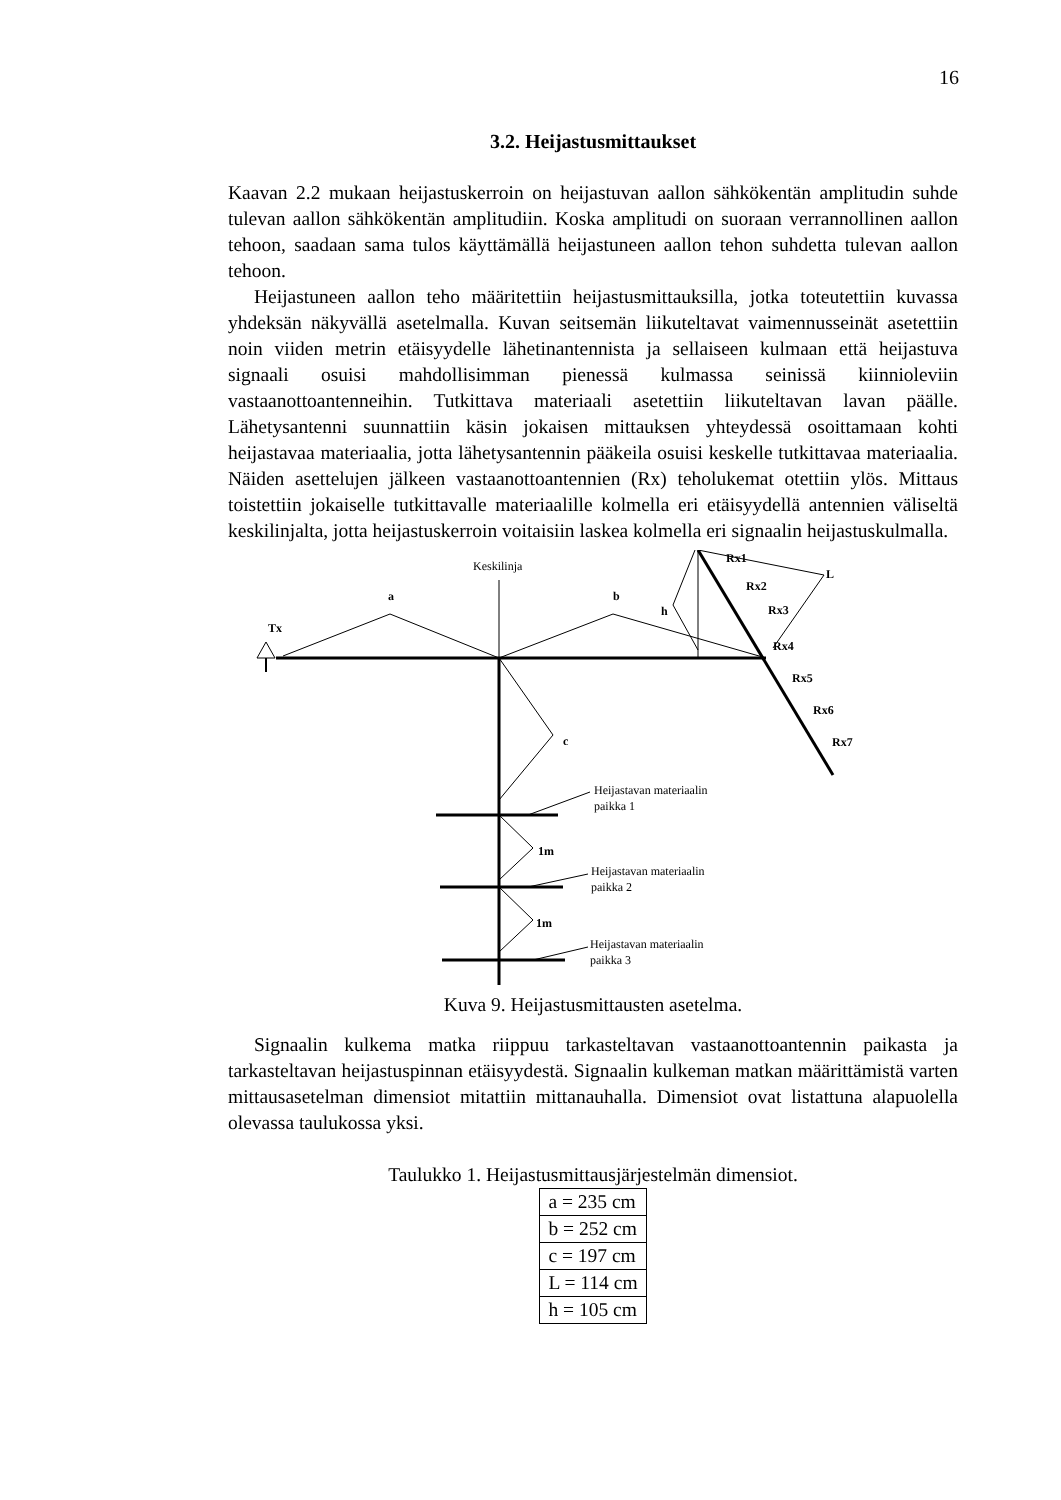16
3.2. Heijastusmittaukset
Kaavan 2.2 mukaan heijastuskerroin on heijastuvan aallon sähkökentän amplitudin suhde tulevan aallon sähkökentän amplitudiin. Koska amplitudi on suoraan verrannollinen aallon tehoon, saadaan sama tulos käyttämällä heijastuneen aallon tehon suhdetta tulevan aallon tehoon.
Heijastuneen aallon teho määritettiin heijastusmittauksilla, jotka toteutettiin kuvassa yhdeksän näkyvällä asetelmalla. Kuvan seitsemän liikuteltavat vaimennusseinät asetettiin noin viiden metrin etäisyydelle lähetinantennista ja sellaiseen kulmaan että heijastuva signaali osuisi mahdollisimman pienessä kulmassa seinissä kiinnioleviin vastaanottoantenneihin. Tutkittava materiaali asetettiin liikuteltavan lavan päälle. Lähetysantenni suunnattiin käsin jokaisen mittauksen yhteydessä osoittamaan kohti heijastavaa materiaalia, jotta lähetysantennin pääkeila osuisi keskelle tutkittavaa materiaalia. Näiden asettelujen jälkeen vastaanottoantennien (Rx) teholukemat otettiin ylös. Mittaus toistettiin jokaiselle tutkittavalle materiaalille kolmella eri etäisyydellä antennien väliseltä keskilinjalta, jotta heijastuskerroin voitaisiin laskea kolmella eri signaalin heijastuskulmalla.
Tx
a
b
h
c
1m
1m
Rx1
Rx2
Rx3
Rx4
Rx5
Rx6
Rx7
L
Keskilinja
Heijastavan materiaalin
paikka 1
Heijastavan materiaalin
paikka 2
Heijastavan materiaalin
paikka 3
Kuva 9. Heijastusmittausten asetelma.
Signaalin kulkema matka riippuu tarkasteltavan vastaanottoantennin paikasta ja tarkasteltavan heijastuspinnan etäisyydestä. Signaalin kulkeman matkan määrittämistä varten mittausasetelman dimensiot mitattiin mittanauhalla. Dimensiot ovat listattuna alapuolella olevassa taulukossa yksi.
Taulukko 1. Heijastusmittausjärjestelmän dimensiot.
| a = 235 cm |
| b = 252 cm |
| c = 197 cm |
| L = 114 cm |
| h = 105 cm |